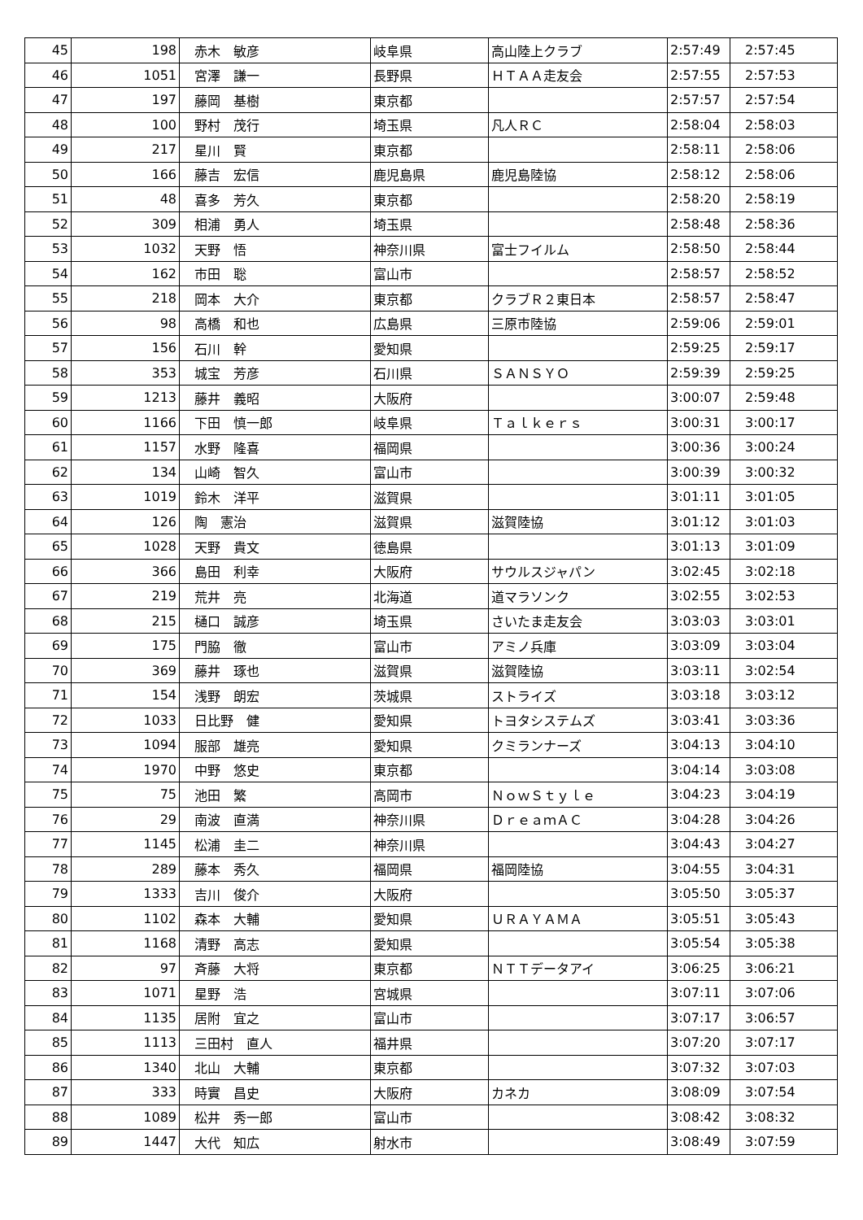| 45 | 198 | 赤木 敏彦 | 岐阜県 | 高山陸上クラブ | 2:57:49 | 2:57:45 |
| 46 | 1051 | 宮澤 謙一 | 長野県 | ＨＴＡＡ走友会 | 2:57:55 | 2:57:53 |
| 47 | 197 | 藤岡 基樹 | 東京都 | | 2:57:57 | 2:57:54 |
| 48 | 100 | 野村 茂行 | 埼玉県 | 凡人ＲＣ | 2:58:04 | 2:58:03 |
| 49 | 217 | 星川 賢 | 東京都 | | 2:58:11 | 2:58:06 |
| 50 | 166 | 藤吉 宏信 | 鹿児島県 | 鹿児島陸協 | 2:58:12 | 2:58:06 |
| 51 | 48 | 喜多 芳久 | 東京都 | | 2:58:20 | 2:58:19 |
| 52 | 309 | 相浦 勇人 | 埼玉県 | | 2:58:48 | 2:58:36 |
| 53 | 1032 | 天野 悟 | 神奈川県 | 富士フイルム | 2:58:50 | 2:58:44 |
| 54 | 162 | 市田 聡 | 富山市 | | 2:58:57 | 2:58:52 |
| 55 | 218 | 岡本 大介 | 東京都 | クラブＲ２東日本 | 2:58:57 | 2:58:47 |
| 56 | 98 | 高橋 和也 | 広島県 | 三原市陸協 | 2:59:06 | 2:59:01 |
| 57 | 156 | 石川 幹 | 愛知県 | | 2:59:25 | 2:59:17 |
| 58 | 353 | 城宝 芳彦 | 石川県 | ＳＡＮＳＹＯ | 2:59:39 | 2:59:25 |
| 59 | 1213 | 藤井 義昭 | 大阪府 | | 3:00:07 | 2:59:48 |
| 60 | 1166 | 下田 慎一郎 | 岐阜県 | Ｔａｌｋｅｒｓ | 3:00:31 | 3:00:17 |
| 61 | 1157 | 水野 隆喜 | 福岡県 | | 3:00:36 | 3:00:24 |
| 62 | 134 | 山崎 智久 | 富山市 | | 3:00:39 | 3:00:32 |
| 63 | 1019 | 鈴木 洋平 | 滋賀県 | | 3:01:11 | 3:01:05 |
| 64 | 126 | 陶 憲治 | 滋賀県 | 滋賀陸協 | 3:01:12 | 3:01:03 |
| 65 | 1028 | 天野 貴文 | 徳島県 | | 3:01:13 | 3:01:09 |
| 66 | 366 | 島田 利幸 | 大阪府 | サウルスジャパン | 3:02:45 | 3:02:18 |
| 67 | 219 | 荒井 亮 | 北海道 | 道マラソンク | 3:02:55 | 3:02:53 |
| 68 | 215 | 樋口 誠彦 | 埼玉県 | さいたま走友会 | 3:03:03 | 3:03:01 |
| 69 | 175 | 門脇 徹 | 富山市 | アミノ兵庫 | 3:03:09 | 3:03:04 |
| 70 | 369 | 藤井 琢也 | 滋賀県 | 滋賀陸協 | 3:03:11 | 3:02:54 |
| 71 | 154 | 浅野 朗宏 | 茨城県 | ストライズ | 3:03:18 | 3:03:12 |
| 72 | 1033 | 日比野 健 | 愛知県 | トヨタシステムズ | 3:03:41 | 3:03:36 |
| 73 | 1094 | 服部 雄亮 | 愛知県 | クミランナーズ | 3:04:13 | 3:04:10 |
| 74 | 1970 | 中野 悠史 | 東京都 | | 3:04:14 | 3:03:08 |
| 75 | 75 | 池田 繁 | 高岡市 | ＮｏｗＳｔｙｌｅ | 3:04:23 | 3:04:19 |
| 76 | 29 | 南波 直満 | 神奈川県 | ＤｒｅａｍＡＣ | 3:04:28 | 3:04:26 |
| 77 | 1145 | 松浦 圭二 | 神奈川県 | | 3:04:43 | 3:04:27 |
| 78 | 289 | 藤本 秀久 | 福岡県 | 福岡陸協 | 3:04:55 | 3:04:31 |
| 79 | 1333 | 吉川 俊介 | 大阪府 | | 3:05:50 | 3:05:37 |
| 80 | 1102 | 森本 大輔 | 愛知県 | ＵＲＡＹＡＭＡ | 3:05:51 | 3:05:43 |
| 81 | 1168 | 清野 高志 | 愛知県 | | 3:05:54 | 3:05:38 |
| 82 | 97 | 斉藤 大将 | 東京都 | ＮＴＴデータアイ | 3:06:25 | 3:06:21 |
| 83 | 1071 | 星野 浩 | 宮城県 | | 3:07:11 | 3:07:06 |
| 84 | 1135 | 居附 宜之 | 富山市 | | 3:07:17 | 3:06:57 |
| 85 | 1113 | 三田村 直人 | 福井県 | | 3:07:20 | 3:07:17 |
| 86 | 1340 | 北山 大輔 | 東京都 | | 3:07:32 | 3:07:03 |
| 87 | 333 | 時實 昌史 | 大阪府 | カネカ | 3:08:09 | 3:07:54 |
| 88 | 1089 | 松井 秀一郎 | 富山市 | | 3:08:42 | 3:08:32 |
| 89 | 1447 | 大代 知広 | 射水市 | | 3:08:49 | 3:07:59 |